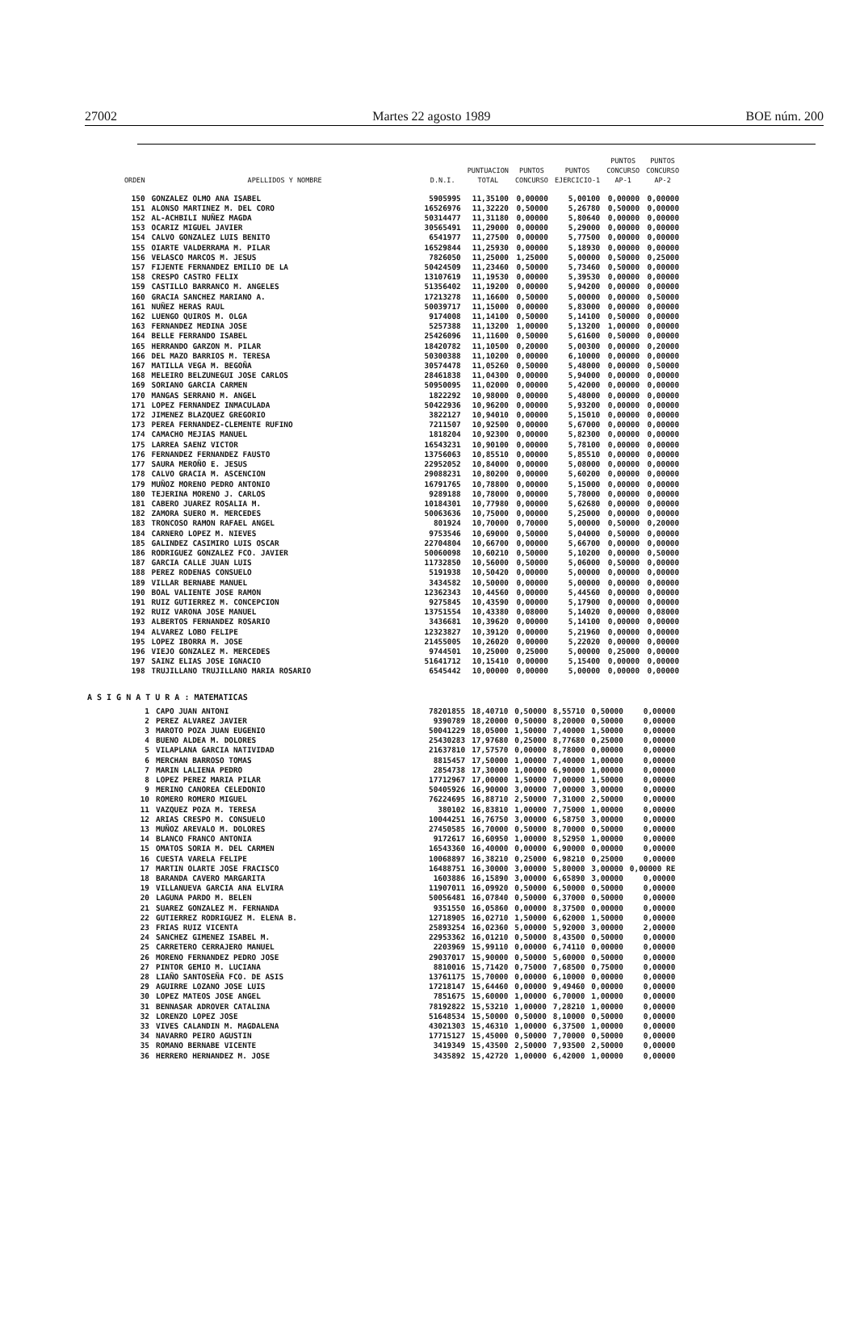27002 Martes 22 agosto 1989 BOE núm. 200
| ORDEN | APELLIDOS Y NOMBRE | D.N.I. | PUNTUACION TOTAL | PUNTOS CONCURSO | PUNTOS EJERCICIO-1 | PUNTOS CONCURSO AP-1 | PUNTOS CONCURSO AP-2 |
| --- | --- | --- | --- | --- | --- | --- | --- |
| 150 | GONZALEZ OLMO ANA ISABEL | 5905995 | 11,35100 | 0,00000 | 5,00100 | 0,00000 | 0,00000 |
| 151 | ALONSO MARTINEZ M. DEL CORO | 16526976 | 11,32220 | 0,50000 | 5,26780 | 0,50000 | 0,00000 |
| 152 | AL-ACHBILI NUÑEZ MAGDA | 50314477 | 11,31180 | 0,00000 | 5,80640 | 0,00000 | 0,00000 |
| 153 | OCARIZ MIGUEL JAVIER | 30565491 | 11,29000 | 0,00000 | 5,29000 | 0,00000 | 0,00000 |
| 154 | CALVO GONZALEZ LUIS BENITO | 6541977 | 11,27500 | 0,00000 | 5,77500 | 0,00000 | 0,00000 |
| 155 | OIARTE VALDERRAMA M. PILAR | 16529844 | 11,25930 | 0,00000 | 5,18930 | 0,00000 | 0,00000 |
| 156 | VELASCO MARCOS M. JESUS | 7826050 | 11,25000 | 1,25000 | 5,00000 | 0,50000 | 0,25000 |
| 157 | FIJENTE FERNANDEZ EMILIO DE LA | 50424509 | 11,23460 | 0,50000 | 5,73460 | 0,50000 | 0,00000 |
| 158 | CRESPO CASTRO FELIX | 13107619 | 11,19530 | 0,00000 | 5,39530 | 0,00000 | 0,00000 |
| 159 | CASTILLO BARRANCO M. ANGELES | 51356402 | 11,19200 | 0,00000 | 5,94200 | 0,00000 | 0,00000 |
| 160 | GRACIA SANCHEZ MARIANO A. | 17213278 | 11,16600 | 0,50000 | 5,00000 | 0,00000 | 0,50000 |
| 161 | NUÑEZ HERAS RAUL | 50039717 | 11,15000 | 0,00000 | 5,83000 | 0,00000 | 0,00000 |
| 162 | LUENGO QUIROS M. OLGA | 9174008 | 11,14100 | 0,50000 | 5,14100 | 0,50000 | 0,00000 |
| 163 | FERNANDEZ MEDINA JOSE | 5257388 | 11,13200 | 1,00000 | 5,13200 | 1,00000 | 0,00000 |
| 164 | BELLE FERRANDO ISABEL | 25426096 | 11,11600 | 0,50000 | 5,61600 | 0,50000 | 0,00000 |
| 165 | HERRANDO GARZON M. PILAR | 18420782 | 11,10500 | 0,20000 | 5,00300 | 0,00000 | 0,20000 |
| 166 | DEL MAZO BARRIOS M. TERESA | 50300388 | 11,10200 | 0,00000 | 6,10000 | 0,00000 | 0,00000 |
| 167 | MATILLA VEGA M. BEGOÑA | 30574478 | 11,05260 | 0,50000 | 5,48000 | 0,00000 | 0,50000 |
| 168 | MELEIRO BELZUNEGUI JOSE CARLOS | 28461838 | 11,04300 | 0,00000 | 5,94000 | 0,00000 | 0,00000 |
| 169 | SORIANO GARCIA CARMEN | 50950095 | 11,02000 | 0,00000 | 5,42000 | 0,00000 | 0,00000 |
| 170 | MANGAS SERRANO M. ANGEL | 1822292 | 10,98000 | 0,00000 | 5,48000 | 0,00000 | 0,00000 |
| 171 | LOPEZ FERNANDEZ INMACULADA | 50422936 | 10,96200 | 0,00000 | 5,93200 | 0,00000 | 0,00000 |
| 172 | JIMENEZ BLAZQUEZ GREGORIO | 3822127 | 10,94010 | 0,00000 | 5,15010 | 0,00000 | 0,00000 |
| 173 | PEREA FERNANDEZ-CLEMENTE RUFINO | 7211507 | 10,92500 | 0,00000 | 5,67000 | 0,00000 | 0,00000 |
| 174 | CAMACHO MEJIAS MANUEL | 1818204 | 10,92300 | 0,00000 | 5,82300 | 0,00000 | 0,00000 |
| 175 | LARREA SAENZ VICTOR | 16543231 | 10,90100 | 0,00000 | 5,78100 | 0,00000 | 0,00000 |
| 176 | FERNANDEZ FERNANDEZ FAUSTO | 13756063 | 10,85510 | 0,00000 | 5,85510 | 0,00000 | 0,00000 |
| 177 | SAURA MEROÑO E. JESUS | 22952052 | 10,84000 | 0,00000 | 5,08000 | 0,00000 | 0,00000 |
| 178 | CALVO GRACIA M. ASCENCION | 29088231 | 10,80200 | 0,00000 | 5,60200 | 0,00000 | 0,00000 |
| 179 | MUÑOZ MORENO PEDRO ANTONIO | 16791765 | 10,78800 | 0,00000 | 5,15000 | 0,00000 | 0,00000 |
| 180 | TEJERINA MORENO J. CARLOS | 9289188 | 10,78000 | 0,00000 | 5,78000 | 0,00000 | 0,00000 |
| 181 | CABERO JUAREZ ROSALIA M. | 10184301 | 10,77980 | 0,00000 | 5,62680 | 0,00000 | 0,00000 |
| 182 | ZAMORA SUERO M. MERCEDES | 50063636 | 10,75000 | 0,00000 | 5,25000 | 0,00000 | 0,00000 |
| 183 | TRONCOSO RAMON RAFAEL ANGEL | 801924 | 10,70000 | 0,70000 | 5,00000 | 0,50000 | 0,20000 |
| 184 | CARNERO LOPEZ M. NIEVES | 9753546 | 10,69000 | 0,50000 | 5,04000 | 0,50000 | 0,00000 |
| 185 | GALINDEZ CASIMIRO LUIS OSCAR | 22704804 | 10,66700 | 0,00000 | 5,66700 | 0,00000 | 0,00000 |
| 186 | RODRIGUEZ GONZALEZ FCO. JAVIER | 50060098 | 10,60210 | 0,50000 | 5,10200 | 0,00000 | 0,50000 |
| 187 | GARCIA CALLE JUAN LUIS | 11732850 | 10,56000 | 0,50000 | 5,06000 | 0,50000 | 0,00000 |
| 188 | PEREZ RODENAS CONSUELO | 5191938 | 10,50420 | 0,00000 | 5,00000 | 0,00000 | 0,00000 |
| 189 | VILLAR BERNABE MANUEL | 3434582 | 10,50000 | 0,00000 | 5,00000 | 0,00000 | 0,00000 |
| 190 | BOAL VALIENTE JOSE RAMON | 12362343 | 10,44560 | 0,00000 | 5,44560 | 0,00000 | 0,00000 |
| 191 | RUIZ GUTIERREZ M. CONCEPCION | 9275845 | 10,43590 | 0,00000 | 5,17900 | 0,00000 | 0,00000 |
| 192 | RUIZ VARONA JOSE MANUEL | 13751554 | 10,43380 | 0,08000 | 5,14020 | 0,00000 | 0,08000 |
| 193 | ALBERTOS FERNANDEZ ROSARIO | 3436681 | 10,39620 | 0,00000 | 5,14100 | 0,00000 | 0,00000 |
| 194 | ALVAREZ LOBO FELIPE | 12323827 | 10,39120 | 0,00000 | 5,21960 | 0,00000 | 0,00000 |
| 195 | LOPEZ IBORRA M. JOSE | 21455005 | 10,26020 | 0,00000 | 5,22020 | 0,00000 | 0,00000 |
| 196 | VIEJO GONZALEZ M. MERCEDES | 9744501 | 10,25000 | 0,25000 | 5,00000 | 0,25000 | 0,00000 |
| 197 | SAINZ ELIAS JOSE IGNACIO | 51641712 | 10,15410 | 0,00000 | 5,15400 | 0,00000 | 0,00000 |
| 198 | TRUJILLANO TRUJILLANO MARIA ROSARIO | 6545442 | 10,00000 | 0,00000 | 5,00000 | 0,00000 | 0,00000 |
A S I G N A T U R A : MATEMATICAS
| 1 | CAPO JUAN ANTONI | 78201855 | 18,40710 | 0,50000 | 8,55710 | 0,50000 | 0,00000 |
| 2 | PEREZ ALVAREZ JAVIER | 9390789 | 18,20000 | 0,50000 | 8,20000 | 0,50000 | 0,00000 |
| 3 | MAROTO POZA JUAN EUGENIO | 50041229 | 18,05000 | 1,50000 | 7,40000 | 1,50000 | 0,00000 |
| 4 | BUENO ALDEA M. DOLORES | 25430283 | 17,97680 | 0,25000 | 8,77680 | 0,25000 | 0,00000 |
| 5 | VILAPLANA GARCIA NATIVIDAD | 21637810 | 17,57570 | 0,00000 | 8,78000 | 0,00000 | 0,00000 |
| 6 | MERCHAN BARROSO TOMAS | 8815457 | 17,50000 | 1,00000 | 7,40000 | 1,00000 | 0,00000 |
| 7 | MARIN LALIENA PEDRO | 2854738 | 17,30000 | 1,00000 | 6,90000 | 1,00000 | 0,00000 |
| 8 | LOPEZ PEREZ MARIA PILAR | 17712967 | 17,00000 | 1,50000 | 7,00000 | 1,50000 | 0,00000 |
| 9 | MERINO CANOREA CELEDONIO | 50405926 | 16,90000 | 3,00000 | 7,00000 | 3,00000 | 0,00000 |
| 10 | ROMERO ROMERO MIGUEL | 76224695 | 16,88710 | 2,50000 | 7,31000 | 2,50000 | 0,00000 |
| 11 | VAZQUEZ POZA M. TERESA | 380102 | 16,83810 | 1,00000 | 7,75000 | 1,00000 | 0,00000 |
| 12 | ARIAS CRESPO M. CONSUELO | 10044251 | 16,76750 | 3,00000 | 6,58750 | 3,00000 | 0,00000 |
| 13 | MUÑOZ AREVALO M. DOLORES | 27450585 | 16,70000 | 0,50000 | 8,70000 | 0,50000 | 0,00000 |
| 14 | BLANCO FRANCO ANTONIA | 9172617 | 16,60950 | 1,00000 | 8,52950 | 1,00000 | 0,00000 |
| 15 | OMATOS SORIA M. DEL CARMEN | 16543360 | 16,40000 | 0,00000 | 6,90000 | 0,00000 | 0,00000 |
| 16 | CUESTA VARELA FELIPE | 10068897 | 16,38210 | 0,25000 | 6,98210 | 0,25000 | 0,00000 |
| 17 | MARTIN OLARTE JOSE FRACISCO | 16488751 | 16,30000 | 3,00000 | 5,80000 | 3,00000 | 0,00000 RE |
| 18 | BARANDA CAVERO MARGARITA | 1603886 | 16,15890 | 3,00000 | 6,65890 | 3,00000 | 0,00000 |
| 19 | VILLANUEVA GARCIA ANA ELVIRA | 11907011 | 16,09920 | 0,50000 | 6,50000 | 0,50000 | 0,00000 |
| 20 | LAGUNA PARDO M. BELEN | 50056481 | 16,07840 | 0,50000 | 6,37000 | 0,50000 | 0,00000 |
| 21 | SUAREZ GONZALEZ M. FERNANDA | 9351550 | 16,05860 | 0,00000 | 8,37500 | 0,00000 | 0,00000 |
| 22 | GUTIERREZ RODRIGUEZ M. ELENA B. | 12718905 | 16,02710 | 1,50000 | 6,62000 | 1,50000 | 0,00000 |
| 23 | FRIAS RUIZ VICENTA | 25893254 | 16,02360 | 5,00000 | 5,92000 | 3,00000 | 2,00000 |
| 24 | SANCHEZ GIMENEZ ISABEL M. | 22953362 | 16,01210 | 0,50000 | 8,43500 | 0,50000 | 0,00000 |
| 25 | CARRETERO CERRAJERO MANUEL | 2203969 | 15,99110 | 0,00000 | 6,74110 | 0,00000 | 0,00000 |
| 26 | MORENO FERNANDEZ PEDRO JOSE | 29037017 | 15,90000 | 0,50000 | 5,60000 | 0,50000 | 0,00000 |
| 27 | PINTOR GEMIO M. LUCIANA | 8810016 | 15,71420 | 0,75000 | 7,68500 | 0,75000 | 0,00000 |
| 28 | LIAÑO SANTOSEÑA FCO. DE ASIS | 13761175 | 15,70000 | 0,00000 | 6,10000 | 0,00000 | 0,00000 |
| 29 | AGUIRRE LOZANO JOSE LUIS | 17218147 | 15,64460 | 0,00000 | 9,49460 | 0,00000 | 0,00000 |
| 30 | LOPEZ MATEOS JOSE ANGEL | 7851675 | 15,60000 | 1,00000 | 6,70000 | 1,00000 | 0,00000 |
| 31 | BENNASAR ADROVER CATALINA | 78192822 | 15,53210 | 1,00000 | 7,28210 | 1,00000 | 0,00000 |
| 32 | LORENZO LOPEZ JOSE | 51648534 | 15,50000 | 0,50000 | 8,10000 | 0,50000 | 0,00000 |
| 33 | VIVES CALANDIN M. MAGDALENA | 43021303 | 15,46310 | 1,00000 | 6,37500 | 1,00000 | 0,00000 |
| 34 | NAVARRO PEIRO AGUSTIN | 17715127 | 15,45000 | 0,50000 | 7,70000 | 0,50000 | 0,00000 |
| 35 | ROMANO BERNABE VICENTE | 3419349 | 15,43500 | 2,50000 | 7,93500 | 2,50000 | 0,00000 |
| 36 | HERRERO HERNANDEZ M. JOSE | 3435892 | 15,42720 | 1,00000 | 6,42000 | 1,00000 | 0,00000 |